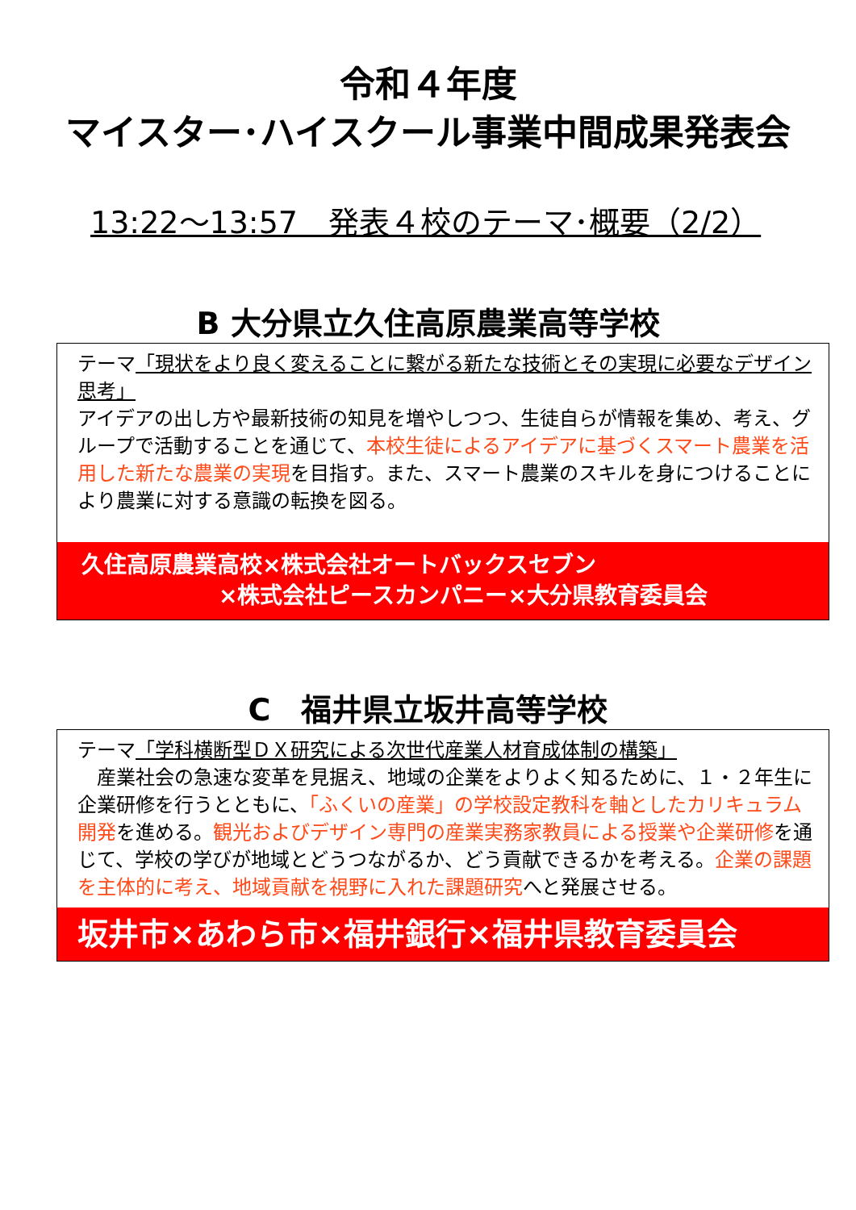令和４年度
マイスター･ハイスクール事業中間成果発表会
13:22～13:57　発表４校のテーマ･概要（2/2）
B 大分県立久住高原農業高等学校
テーマ「現状をより良く変えることに繋がる新たな技術とその実現に必要なデザイン思考」
アイデアの出し方や最新技術の知見を増やしつつ、生徒自らが情報を集め、考え、グループで活動することを通じて、本校生徒によるアイデアに基づくスマート農業を活用した新たな農業の実現を目指す。また、スマート農業のスキルを身につけることにより農業に対する意識の転換を図る。
久住高原農業高校×株式会社オートバックスセブン
×株式会社ピースカンパニー×大分県教育委員会
C　福井県立坂井高等学校
テーマ「学科横断型ＤＸ研究による次世代産業人材育成体制の構築」
　産業社会の急速な変革を見据え、地域の企業をよりよく知るために、１・２年生に企業研修を行うとともに、「ふくいの産業」の学校設定教科を軸としたカリキュラム開発を進める。観光およびデザイン専門の産業実務家教員による授業や企業研修を通じて、学校の学びが地域とどうつながるか、どう貢献できるかを考える。企業の課題を主体的に考え、地域貢献を視野に入れた課題研究へと発展させる。
坂井市×あわら市×福井銀行×福井県教育委員会